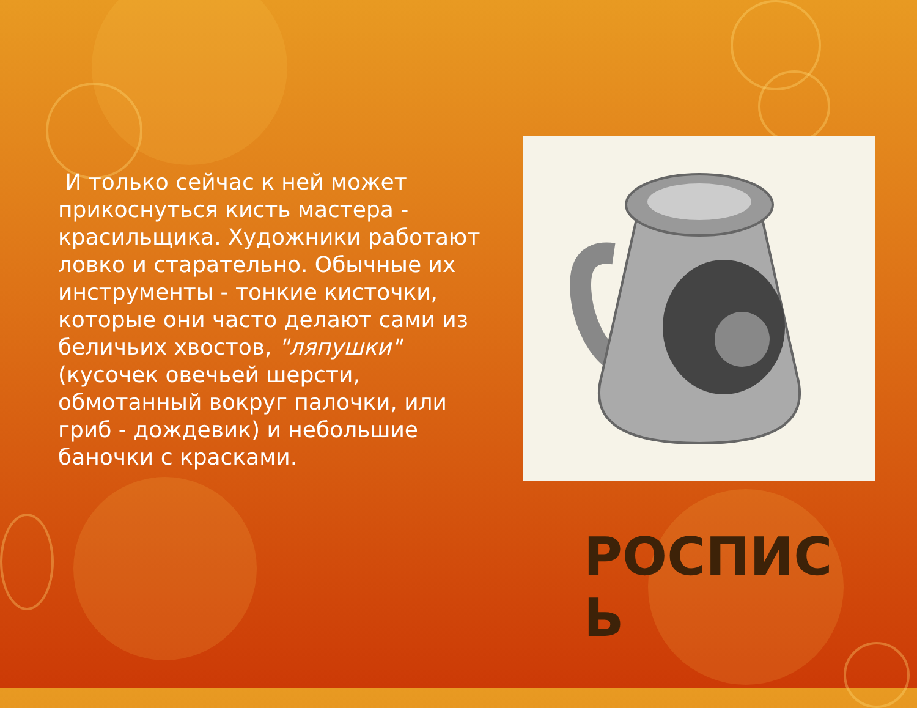И только сейчас к ней может прикоснуться кисть мастера - красильщика. Художники работают ловко и старательно. Обычные их инструменты - тонкие кисточки, которые они часто делают сами из беличьих хвостов, "ляпушки" (кусочек овечьей шерсти, обмотанный вокруг палочки, или гриб - дождевик) и небольшие баночки с красками.
РОСПИС Ь